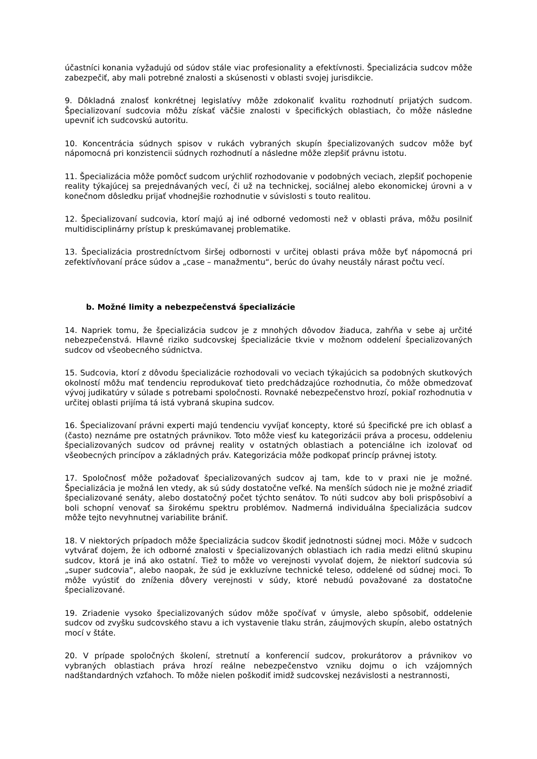účastníci konania vyžadujú od súdov stále viac profesionality a efektívnosti. Špecializácia sudcov môže zabezpečiť, aby mali potrebné znalosti a skúsenosti v oblasti svojej jurisdikcie.
9. Dôkladná znalosť konkrétnej legislatívy môže zdokonaliť kvalitu rozhodnutí prijatých sudcom. Špecializovaní sudcovia môžu získať väčšie znalosti v špecifických oblastiach, čo môže následne upevniť ich sudcovskú autoritu.
10. Koncentrácia súdnych spisov v rukách vybraných skupín špecializovaných sudcov môže byť nápomocná pri konzistencii súdnych rozhodnutí a následne môže zlepšiť právnu istotu.
11. Špecializácia môže pomôcť sudcom urýchliť rozhodovanie v podobných veciach, zlepšiť pochopenie reality týkajúcej sa prejednávaných vecí, či už na technickej, sociálnej alebo ekonomickej úrovni a v konečnom dôsledku prijať vhodnejšie rozhodnutie v súvislosti s touto realitou.
12. Špecializovaní sudcovia, ktorí majú aj iné odborné vedomosti než v oblasti práva, môžu posilniť multidisciplinárny prístup k preskúmavanej problematike.
13. Špecializácia prostredníctvom širšej odbornosti v určitej oblasti práva môže byť nápomocná pri zefektívňovaní práce súdov a „case – manažmentu“, berúc do úvahy neustály nárast počtu vecí.
b. Možné limity a nebezpečenstvá špecializácie
14. Napriek tomu, že špecializácia sudcov je z mnohých dôvodov žiaduca, zahŕňa v sebe aj určité nebezpečenstvá. Hlavné riziko sudcovskej špecializácie tkvie v možnom oddelení špecializovaných sudcov od všeobecného súdnictva.
15. Sudcovia, ktorí z dôvodu špecializácie rozhodovali vo veciach týkajúcich sa podobných skutkových okolností môžu mať tendenciu reprodukovať tieto predchádzajúce rozhodnutia, čo môže obmedzovať vývoj judikatúry v súlade s potrebami spoločnosti. Rovnaké nebezpečenstvo hrozí, pokiaľ rozhodnutia v určitej oblasti prijíma tá istá vybraná skupina sudcov.
16. Špecializovaní právni experti majú tendenciu vyvíjať koncepty, ktoré sú špecifické pre ich oblasť a (často) neznáme pre ostatných právnikov. Toto môže viesť ku kategorizácii práva a procesu, oddeleniu špecializovaných sudcov od právnej reality v ostatných oblastiach a potenciálne ich izolovať od všeobecných princípov a základných práv. Kategorizácia môže podkopať princíp právnej istoty.
17. Spoločnosť môže požadovať špecializovaných sudcov aj tam, kde to v praxi nie je možné. Špecializácia je možná len vtedy, ak sú súdy dostatočne veľké. Na menších súdoch nie je možné zriadiť špecializované senáty, alebo dostatočný počet týchto senátov. To núti sudcov aby boli prispôsobiví a boli schopní venovať sa širokému spektru problémov. Nadmerná individuálna špecializácia sudcov môže tejto nevyhnutnej variabilite brániť.
18. V niektorých prípadoch môže špecializácia sudcov škodiť jednotnosti súdnej moci. Môže v sudcoch vytvárať dojem, že ich odborné znalosti v špecializovaných oblastiach ich radia medzi elitnú skupinu sudcov, ktorá je iná ako ostatní. Tiež to môže vo verejnosti vyvolať dojem, že niektorí sudcovia sú „super sudcovia“, alebo naopak, že súd je exkluzívne technické teleso, oddelené od súdnej moci. To môže vyústiť do zníženia dôvery verejnosti v súdy, ktoré nebudú považované za dostatočne špecializované.
19. Zriadenie vysoko špecializovaných súdov môže spočívať v úmysle, alebo spôsobiť, oddelenie sudcov od zvyšku sudcovského stavu a ich vystavenie tlaku strán, záujmových skupín, alebo ostatných mocí v štáte.
20. V prípade spoločných školení, stretnutí a konferencií sudcov, prokurátorov a právnikov vo vybraných oblastiach práva hrozí reálne nebezpečenstvo vzniku dojmu o ich vzájomných nadštandardných vzťahoch. To môže nielen poškodiť imidž sudcovskej nezávislosti a nestrannosti,